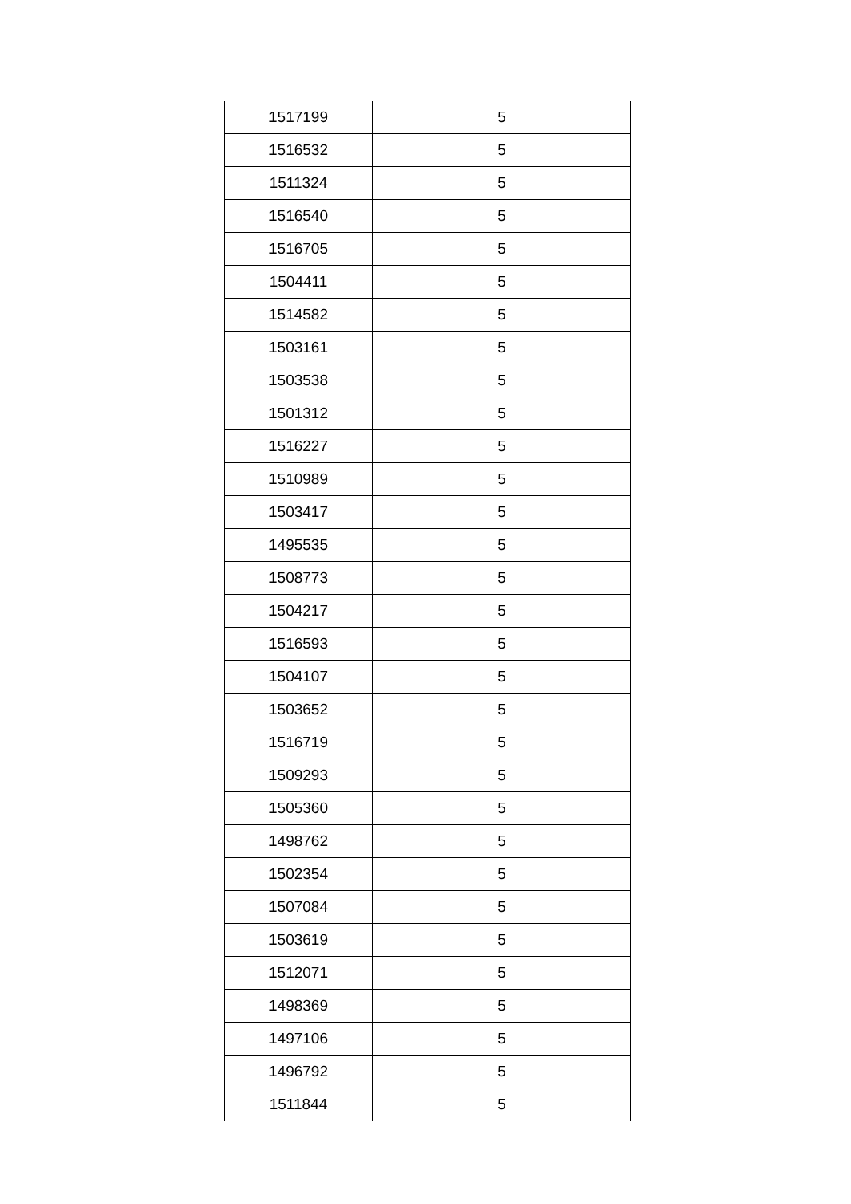| 1517199 | 5 |
| 1516532 | 5 |
| 1511324 | 5 |
| 1516540 | 5 |
| 1516705 | 5 |
| 1504411 | 5 |
| 1514582 | 5 |
| 1503161 | 5 |
| 1503538 | 5 |
| 1501312 | 5 |
| 1516227 | 5 |
| 1510989 | 5 |
| 1503417 | 5 |
| 1495535 | 5 |
| 1508773 | 5 |
| 1504217 | 5 |
| 1516593 | 5 |
| 1504107 | 5 |
| 1503652 | 5 |
| 1516719 | 5 |
| 1509293 | 5 |
| 1505360 | 5 |
| 1498762 | 5 |
| 1502354 | 5 |
| 1507084 | 5 |
| 1503619 | 5 |
| 1512071 | 5 |
| 1498369 | 5 |
| 1497106 | 5 |
| 1496792 | 5 |
| 1511844 | 5 |